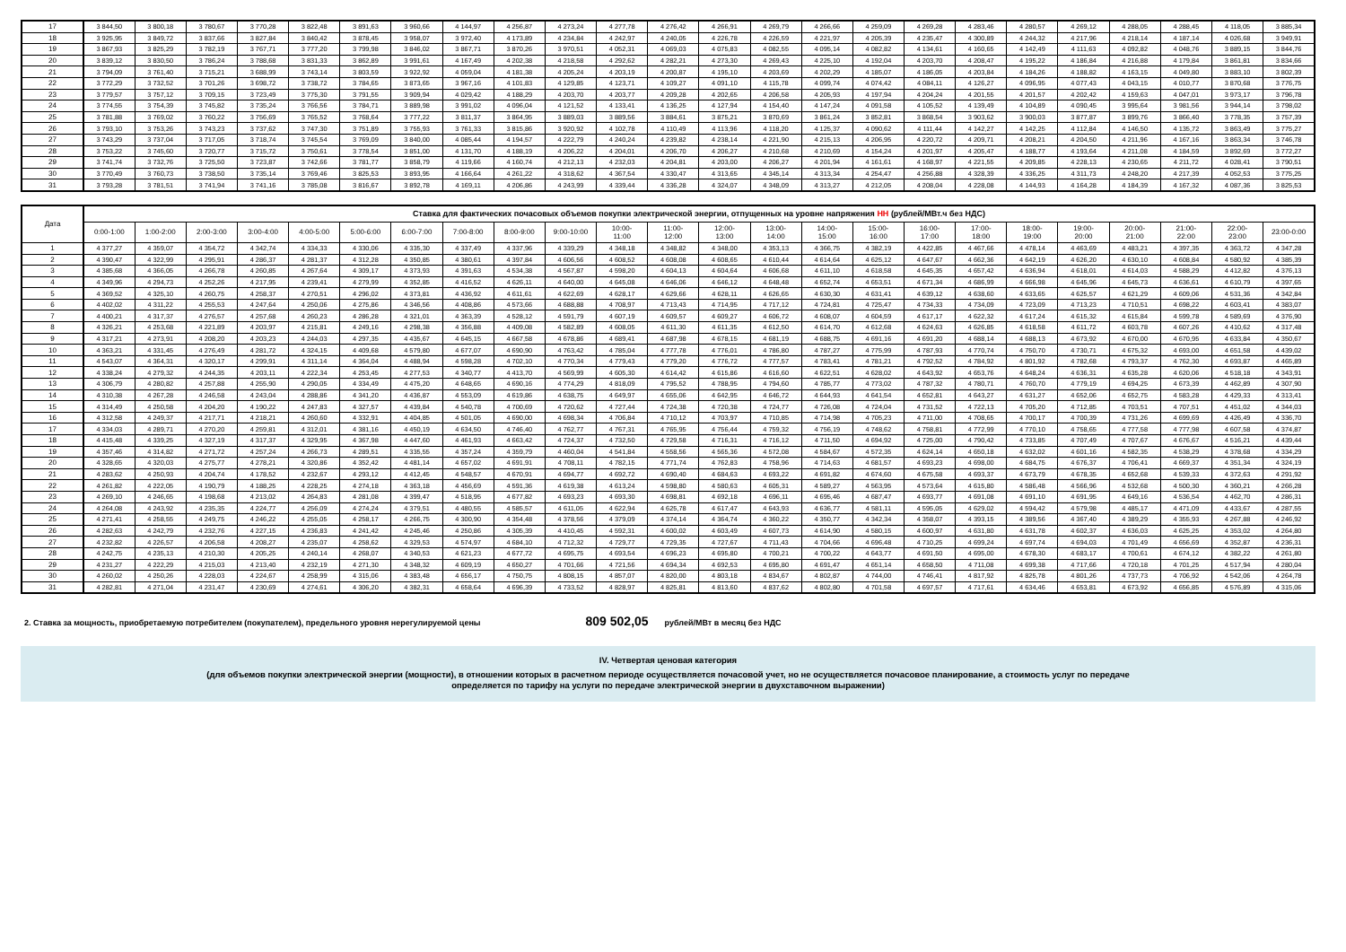| 17 | 3 844,50 | 3 800,18 | 3 780,67 | 3 770,28 | 3 822,48 | 3 891,63 | 3 960,66 | 4 144,97 | 4 256,87 | 4 273,24 | 4 277,78 | 4 276,42 | 4 266,91 | 4 269,79 | 4 266,66 | 4 259,09 | 4 269,28 | 4 283,46 | 4 280,57 | 4 269,12 | 4 288,05 | 4 288,45 | 4 118,05 | 3 885,34 |
| 18 | 3 925,95 | 3 849,72 | 3 837,66 | 3 827,84 | 3 840,42 | 3 878,45 | 3 958,07 | 3 972,40 | 4 173,89 | 4 234,84 | 4 242,97 | 4 240,05 | 4 226,78 | 4 226,59 | 4 221,97 | 4 205,39 | 4 235,47 | 4 300,89 | 4 244,32 | 4 217,96 | 4 218,14 | 4 187,14 | 4 026,68 | 3 949,91 |
| 19 | 3 867,93 | 3 825,29 | 3 782,19 | 3 767,71 | 3 777,20 | 3 799,98 | 3 846,02 | 3 867,71 | 3 870,26 | 3 970,51 | 4 052,31 | 4 069,03 | 4 075,83 | 4 082,55 | 4 095,14 | 4 082,82 | 4 134,61 | 4 160,65 | 4 142,49 | 4 111,63 | 4 092,82 | 4 048,76 | 3 889,15 | 3 844,76 |
| 20 | 3 839,12 | 3 830,50 | 3 786,24 | 3 788,68 | 3 831,33 | 3 862,89 | 3 991,61 | 4 167,49 | 4 202,38 | 4 218,58 | 4 292,62 | 4 282,21 | 4 273,30 | 4 269,43 | 4 225,10 | 4 192,04 | 4 203,70 | 4 208,47 | 4 195,22 | 4 186,84 | 4 216,88 | 4 179,84 | 3 861,81 | 3 834,66 |
| 21 | 3 794,09 | 3 761,40 | 3 715,21 | 3 688,99 | 3 743,14 | 3 803,59 | 3 922,92 | 4 059,04 | 4 181,38 | 4 205,24 | 4 203,19 | 4 200,87 | 4 195,10 | 4 203,69 | 4 202,29 | 4 185,07 | 4 186,05 | 4 203,84 | 4 184,26 | 4 188,82 | 4 163,15 | 4 049,80 | 3 883,10 | 3 802,39 |
| 22 | 3 772,29 | 3 732,52 | 3 701,26 | 3 698,72 | 3 738,72 | 3 784,65 | 3 873,65 | 3 967,16 | 4 101,83 | 4 129,85 | 4 123,71 | 4 109,27 | 4 091,10 | 4 115,78 | 4 099,74 | 4 074,42 | 4 084,11 | 4 126,27 | 4 096,95 | 4 077,43 | 4 043,15 | 4 010,77 | 3 870,68 | 3 776,75 |
| 23 | 3 779,57 | 3 757,12 | 3 709,15 | 3 723,49 | 3 775,30 | 3 791,55 | 3 909,94 | 4 029,42 | 4 188,29 | 4 203,70 | 4 203,77 | 4 209,28 | 4 202,65 | 4 206,58 | 4 205,93 | 4 197,94 | 4 204,24 | 4 201,55 | 4 201,57 | 4 202,42 | 4 159,63 | 4 047,01 | 3 973,17 | 3 796,78 |
| 24 | 3 774,55 | 3 754,39 | 3 745,82 | 3 735,24 | 3 766,56 | 3 784,71 | 3 889,98 | 3 991,02 | 4 096,04 | 4 121,52 | 4 133,41 | 4 136,25 | 4 127,94 | 4 154,40 | 4 147,24 | 4 091,58 | 4 105,52 | 4 139,49 | 4 104,89 | 4 090,45 | 3 995,64 | 3 981,56 | 3 944,14 | 3 798,02 |
| 25 | 3 781,88 | 3 769,02 | 3 760,22 | 3 756,69 | 3 765,52 | 3 768,64 | 3 777,22 | 3 811,37 | 3 864,95 | 3 889,03 | 3 889,56 | 3 884,61 | 3 875,21 | 3 870,69 | 3 861,24 | 3 852,81 | 3 868,54 | 3 903,62 | 3 900,03 | 3 877,87 | 3 899,76 | 3 866,40 | 3 778,35 | 3 757,39 |
| 26 | 3 793,10 | 3 753,26 | 3 743,23 | 3 737,62 | 3 747,30 | 3 751,89 | 3 755,93 | 3 761,33 | 3 815,86 | 3 920,92 | 4 102,78 | 4 110,49 | 4 113,96 | 4 118,20 | 4 125,37 | 4 090,62 | 4 111,44 | 4 142,27 | 4 142,25 | 4 112,84 | 4 146,50 | 4 135,72 | 3 863,49 | 3 775,27 |
| 27 | 3 743,29 | 3 737,04 | 3 717,05 | 3 718,74 | 3 745,54 | 3 769,09 | 3 840,00 | 4 085,44 | 4 194,57 | 4 222,79 | 4 240,24 | 4 239,82 | 4 238,14 | 4 221,90 | 4 215,13 | 4 206,95 | 4 220,72 | 4 209,71 | 4 208,21 | 4 204,50 | 4 211,96 | 4 167,16 | 3 863,34 | 3 746,78 |
| 28 | 3 753,22 | 3 745,60 | 3 720,77 | 3 715,72 | 3 750,61 | 3 778,54 | 3 851,00 | 4 131,70 | 4 188,19 | 4 206,22 | 4 204,01 | 4 206,70 | 4 206,27 | 4 210,68 | 4 210,69 | 4 154,24 | 4 201,97 | 4 205,47 | 4 188,77 | 4 193,64 | 4 211,08 | 4 184,59 | 3 892,69 | 3 772,27 |
| 29 | 3 741,74 | 3 732,76 | 3 725,50 | 3 723,87 | 3 742,66 | 3 781,77 | 3 858,79 | 4 119,66 | 4 160,74 | 4 212,13 | 4 232,03 | 4 204,81 | 4 203,00 | 4 206,27 | 4 201,94 | 4 161,61 | 4 168,97 | 4 221,55 | 4 209,85 | 4 228,13 | 4 230,65 | 4 211,72 | 4 028,41 | 3 790,51 |
| 30 | 3 770,49 | 3 760,73 | 3 738,50 | 3 735,14 | 3 769,46 | 3 825,53 | 3 893,95 | 4 166,64 | 4 261,22 | 4 318,62 | 4 367,54 | 4 330,47 | 4 313,65 | 4 345,14 | 4 313,34 | 4 254,47 | 4 256,88 | 4 328,39 | 4 336,25 | 4 311,73 | 4 248,20 | 4 217,39 | 4 052,53 | 3 775,25 |
| 31 | 3 793,28 | 3 781,51 | 3 741,94 | 3 741,16 | 3 785,08 | 3 816,67 | 3 892,78 | 4 169,11 | 4 206,86 | 4 243,99 | 4 339,44 | 4 336,28 | 4 324,07 | 4 348,09 | 4 313,27 | 4 212,05 | 4 208,04 | 4 228,08 | 4 144,93 | 4 164,28 | 4 184,39 | 4 167,32 | 4 087,36 | 3 825,53 |
| Дата | Ставка для фактических почасовых объемов покупки электрической энергии, отпущенных на уровне напряжения НН (рублей/МВт.ч без НДС) | | | | | | | | | | | | | | | | | | | | | | | |
| --- | --- | --- | --- | --- | --- | --- | --- | --- | --- | --- | --- | --- | --- | --- | --- | --- | --- | --- | --- | --- | --- | --- | --- | --- |
| | 0:00-1:00 | 1:00-2:00 | 2:00-3:00 | 3:00-4:00 | 4:00-5:00 | 5:00-6:00 | 6:00-7:00 | 7:00-8:00 | 8:00-9:00 | 9:00-10:00 | 10:00- 11:00 | 11:00- 12:00 | 12:00- 13:00 | 13:00- 14:00 | 14:00- 15:00 | 15:00- 16:00 | 16:00- 17:00 | 17:00- 18:00 | 18:00- 19:00 | 19:00- 20:00 | 20:00- 21:00 | 21:00- 22:00 | 22:00- 23:00 | 23:00-0:00 |
| 1 | 4 377,27 | 4 359,07 | 4 354,72 | 4 342,74 | 4 334,33 | 4 330,06 | 4 335,30 | 4 337,49 | 4 337,96 | 4 339,29 | 4 348,18 | 4 348,82 | 4 348,00 | 4 353,13 | 4 366,75 | 4 382,19 | 4 422,85 | 4 467,66 | 4 478,14 | 4 463,69 | 4 483,21 | 4 397,35 | 4 363,72 | 4 347,28 |
| 2 | 4 390,47 | 4 322,99 | 4 295,91 | 4 286,37 | 4 281,37 | 4 312,28 | 4 350,85 | 4 380,61 | 4 397,84 | 4 606,56 | 4 608,52 | 4 608,08 | 4 608,65 | 4 610,44 | 4 614,64 | 4 625,12 | 4 647,67 | 4 662,36 | 4 642,19 | 4 626,20 | 4 630,10 | 4 608,84 | 4 580,92 | 4 385,39 |
| 3 | 4 385,68 | 4 366,05 | 4 266,78 | 4 260,85 | 4 267,64 | 4 309,17 | 4 373,93 | 4 391,63 | 4 534,38 | 4 567,87 | 4 598,20 | 4 604,13 | 4 604,64 | 4 606,68 | 4 611,10 | 4 618,58 | 4 645,35 | 4 657,42 | 4 636,94 | 4 618,01 | 4 614,03 | 4 588,29 | 4 412,82 | 4 376,13 |
| 4 | 4 349,96 | 4 294,73 | 4 252,26 | 4 217,95 | 4 239,41 | 4 279,99 | 4 352,85 | 4 416,52 | 4 626,11 | 4 640,00 | 4 645,08 | 4 646,06 | 4 646,12 | 4 648,48 | 4 652,74 | 4 653,51 | 4 671,34 | 4 686,99 | 4 666,98 | 4 645,96 | 4 645,73 | 4 636,61 | 4 610,79 | 4 397,65 |
| 5 | 4 369,52 | 4 325,10 | 4 260,75 | 4 258,37 | 4 270,51 | 4 296,02 | 4 373,81 | 4 436,92 | 4 611,61 | 4 622,69 | 4 628,17 | 4 629,66 | 4 628,11 | 4 626,65 | 4 630,30 | 4 631,41 | 4 639,12 | 4 638,60 | 4 633,65 | 4 625,57 | 4 621,29 | 4 609,06 | 4 531,36 | 4 342,84 |
| 6 | 4 402,02 | 4 311,22 | 4 255,53 | 4 247,64 | 4 250,06 | 4 275,86 | 4 346,56 | 4 408,86 | 4 573,66 | 4 688,88 | 4 708,97 | 4 713,43 | 4 714,95 | 4 717,12 | 4 724,81 | 4 725,47 | 4 734,33 | 4 734,09 | 4 723,09 | 4 713,23 | 4 710,51 | 4 698,22 | 4 603,41 | 4 383,07 |
| 7 | 4 400,21 | 4 317,37 | 4 276,57 | 4 257,68 | 4 260,23 | 4 286,28 | 4 321,01 | 4 363,39 | 4 528,12 | 4 591,79 | 4 607,19 | 4 609,57 | 4 609,27 | 4 606,72 | 4 608,07 | 4 604,59 | 4 617,17 | 4 622,32 | 4 617,24 | 4 615,32 | 4 615,84 | 4 599,78 | 4 589,69 | 4 376,90 |
| 8 | 4 326,21 | 4 253,68 | 4 221,89 | 4 203,97 | 4 215,81 | 4 249,16 | 4 298,38 | 4 356,88 | 4 409,08 | 4 582,89 | 4 608,05 | 4 611,30 | 4 611,35 | 4 612,50 | 4 614,70 | 4 612,68 | 4 624,63 | 4 626,85 | 4 618,58 | 4 611,72 | 4 603,78 | 4 607,26 | 4 410,62 | 4 317,48 |
| 9 | 4 317,21 | 4 273,91 | 4 208,20 | 4 203,23 | 4 244,03 | 4 297,35 | 4 435,67 | 4 645,15 | 4 667,58 | 4 678,86 | 4 689,41 | 4 687,98 | 4 678,15 | 4 681,19 | 4 688,75 | 4 691,16 | 4 691,20 | 4 688,14 | 4 688,13 | 4 673,92 | 4 670,00 | 4 670,95 | 4 633,84 | 4 350,67 |
| 10 | 4 363,21 | 4 331,45 | 4 276,49 | 4 281,72 | 4 324,15 | 4 409,68 | 4 579,80 | 4 677,07 | 4 690,90 | 4 763,42 | 4 785,04 | 4 777,78 | 4 776,01 | 4 786,80 | 4 787,27 | 4 775,99 | 4 787,93 | 4 770,74 | 4 750,70 | 4 730,71 | 4 675,32 | 4 693,00 | 4 651,58 | 4 439,02 |
| 11 | 4 543,07 | 4 364,31 | 4 320,17 | 4 299,91 | 4 311,14 | 4 364,04 | 4 488,94 | 4 598,28 | 4 702,10 | 4 770,34 | 4 779,43 | 4 779,20 | 4 776,72 | 4 777,57 | 4 783,41 | 4 781,21 | 4 792,52 | 4 784,92 | 4 801,92 | 4 782,68 | 4 793,37 | 4 762,30 | 4 693,87 | 4 465,89 |
| 12 | 4 338,24 | 4 279,32 | 4 244,35 | 4 203,11 | 4 222,34 | 4 253,45 | 4 277,53 | 4 340,77 | 4 413,70 | 4 569,99 | 4 605,30 | 4 614,42 | 4 615,86 | 4 616,60 | 4 622,51 | 4 628,02 | 4 643,92 | 4 653,76 | 4 648,24 | 4 636,31 | 4 635,28 | 4 620,06 | 4 518,18 | 4 343,91 |
| 13 | 4 306,79 | 4 280,82 | 4 257,88 | 4 255,90 | 4 290,05 | 4 334,49 | 4 475,20 | 4 648,65 | 4 690,16 | 4 774,29 | 4 818,09 | 4 795,52 | 4 788,95 | 4 794,60 | 4 785,77 | 4 773,02 | 4 787,32 | 4 780,71 | 4 760,70 | 4 779,19 | 4 694,25 | 4 673,39 | 4 462,89 | 4 307,90 |
| 14 | 4 310,38 | 4 267,28 | 4 246,58 | 4 243,04 | 4 288,86 | 4 341,20 | 4 436,87 | 4 553,09 | 4 619,86 | 4 638,75 | 4 649,97 | 4 655,06 | 4 642,95 | 4 646,72 | 4 644,93 | 4 641,54 | 4 652,81 | 4 643,27 | 4 631,27 | 4 652,06 | 4 652,75 | 4 583,28 | 4 429,33 | 4 313,41 |
| 15 | 4 314,49 | 4 250,58 | 4 204,20 | 4 190,22 | 4 247,83 | 4 327,57 | 4 439,84 | 4 540,78 | 4 700,69 | 4 720,62 | 4 727,44 | 4 724,38 | 4 720,38 | 4 724,77 | 4 726,08 | 4 724,04 | 4 731,52 | 4 722,13 | 4 705,20 | 4 712,85 | 4 703,51 | 4 707,51 | 4 451,02 | 4 344,03 |
| 16 | 4 312,58 | 4 249,37 | 4 217,71 | 4 218,21 | 4 260,60 | 4 332,91 | 4 404,85 | 4 501,05 | 4 690,00 | 4 698,34 | 4 706,84 | 4 710,12 | 4 703,97 | 4 710,85 | 4 714,98 | 4 705,23 | 4 711,00 | 4 708,65 | 4 700,17 | 4 700,39 | 4 731,26 | 4 699,69 | 4 426,49 | 4 336,70 |
| 17 | 4 334,03 | 4 289,71 | 4 270,20 | 4 259,81 | 4 312,01 | 4 381,16 | 4 450,19 | 4 634,50 | 4 746,40 | 4 762,77 | 4 767,31 | 4 765,95 | 4 756,44 | 4 759,32 | 4 756,19 | 4 748,62 | 4 758,81 | 4 772,99 | 4 770,10 | 4 758,65 | 4 777,58 | 4 777,98 | 4 607,58 | 4 374,87 |
| 18 | 4 415,48 | 4 339,25 | 4 327,19 | 4 317,37 | 4 329,95 | 4 367,98 | 4 447,60 | 4 461,93 | 4 663,42 | 4 724,37 | 4 732,50 | 4 729,58 | 4 716,31 | 4 716,12 | 4 711,50 | 4 694,92 | 4 725,00 | 4 790,42 | 4 733,85 | 4 707,49 | 4 707,67 | 4 676,67 | 4 516,21 | 4 439,44 |
| 19 | 4 357,46 | 4 314,82 | 4 271,72 | 4 257,24 | 4 266,73 | 4 289,51 | 4 335,55 | 4 357,24 | 4 359,79 | 4 460,04 | 4 541,84 | 4 558,56 | 4 565,36 | 4 572,08 | 4 584,67 | 4 572,35 | 4 624,14 | 4 650,18 | 4 632,02 | 4 601,16 | 4 582,35 | 4 538,29 | 4 378,68 | 4 334,29 |
| 20 | 4 328,65 | 4 320,03 | 4 275,77 | 4 278,21 | 4 320,86 | 4 352,42 | 4 481,14 | 4 657,02 | 4 691,91 | 4 708,11 | 4 782,15 | 4 771,74 | 4 762,83 | 4 758,96 | 4 714,63 | 4 681,57 | 4 693,23 | 4 698,00 | 4 684,75 | 4 676,37 | 4 706,41 | 4 669,37 | 4 351,34 | 4 324,19 |
| 21 | 4 283,62 | 4 250,93 | 4 204,74 | 4 178,52 | 4 232,67 | 4 293,12 | 4 412,45 | 4 548,57 | 4 670,91 | 4 694,77 | 4 692,72 | 4 690,40 | 4 684,63 | 4 693,22 | 4 691,82 | 4 674,60 | 4 675,58 | 4 693,37 | 4 673,79 | 4 678,35 | 4 652,68 | 4 539,33 | 4 372,63 | 4 291,92 |
| 22 | 4 261,82 | 4 222,05 | 4 190,79 | 4 188,25 | 4 228,25 | 4 274,18 | 4 363,18 | 4 456,69 | 4 591,36 | 4 619,38 | 4 613,24 | 4 598,80 | 4 580,63 | 4 605,31 | 4 589,27 | 4 563,95 | 4 573,64 | 4 615,80 | 4 586,48 | 4 566,96 | 4 532,68 | 4 500,30 | 4 360,21 | 4 266,28 |
| 23 | 4 269,10 | 4 246,65 | 4 198,68 | 4 213,02 | 4 264,83 | 4 281,08 | 4 399,47 | 4 518,95 | 4 677,82 | 4 693,23 | 4 693,30 | 4 698,81 | 4 692,18 | 4 696,11 | 4 695,46 | 4 687,47 | 4 693,77 | 4 691,08 | 4 691,10 | 4 691,95 | 4 649,16 | 4 536,54 | 4 462,70 | 4 286,31 |
| 24 | 4 264,08 | 4 243,92 | 4 235,35 | 4 224,77 | 4 256,09 | 4 274,24 | 4 379,51 | 4 480,55 | 4 585,57 | 4 611,05 | 4 622,94 | 4 625,78 | 4 617,47 | 4 643,93 | 4 636,77 | 4 581,11 | 4 595,05 | 4 629,02 | 4 594,42 | 4 579,98 | 4 485,17 | 4 471,09 | 4 433,67 | 4 287,55 |
| 25 | 4 271,41 | 4 258,55 | 4 249,75 | 4 246,22 | 4 255,05 | 4 258,17 | 4 266,75 | 4 300,90 | 4 354,48 | 4 378,56 | 4 379,09 | 4 374,14 | 4 364,74 | 4 360,22 | 4 350,77 | 4 342,34 | 4 358,07 | 4 393,15 | 4 389,56 | 4 367,40 | 4 389,29 | 4 355,93 | 4 267,88 | 4 246,92 |
| 26 | 4 282,63 | 4 242,79 | 4 232,76 | 4 227,15 | 4 236,83 | 4 241,42 | 4 245,46 | 4 250,86 | 4 305,39 | 4 410,45 | 4 592,31 | 4 600,02 | 4 603,49 | 4 607,73 | 4 614,90 | 4 580,15 | 4 600,97 | 4 631,80 | 4 631,78 | 4 602,37 | 4 636,03 | 4 625,25 | 4 353,02 | 4 264,80 |
| 27 | 4 232,82 | 4 226,57 | 4 206,58 | 4 208,27 | 4 235,07 | 4 258,62 | 4 329,53 | 4 574,97 | 4 684,10 | 4 712,32 | 4 729,77 | 4 729,35 | 4 727,67 | 4 711,43 | 4 704,66 | 4 696,48 | 4 710,25 | 4 699,24 | 4 697,74 | 4 694,03 | 4 701,49 | 4 656,69 | 4 352,87 | 4 236,31 |
| 28 | 4 242,75 | 4 235,13 | 4 210,30 | 4 205,25 | 4 240,14 | 4 268,07 | 4 340,53 | 4 621,23 | 4 677,72 | 4 695,75 | 4 693,54 | 4 696,23 | 4 695,80 | 4 700,21 | 4 700,22 | 4 643,77 | 4 691,50 | 4 695,00 | 4 678,30 | 4 683,17 | 4 700,61 | 4 674,12 | 4 382,22 | 4 261,80 |
| 29 | 4 231,27 | 4 222,29 | 4 215,03 | 4 213,40 | 4 232,19 | 4 271,30 | 4 348,32 | 4 609,19 | 4 650,27 | 4 701,66 | 4 721,56 | 4 694,34 | 4 692,53 | 4 695,80 | 4 691,47 | 4 651,14 | 4 658,50 | 4 711,08 | 4 699,38 | 4 717,66 | 4 720,18 | 4 701,25 | 4 517,94 | 4 280,04 |
| 30 | 4 260,02 | 4 250,26 | 4 228,03 | 4 224,67 | 4 258,99 | 4 315,06 | 4 383,48 | 4 656,17 | 4 750,75 | 4 808,15 | 4 857,07 | 4 820,00 | 4 803,18 | 4 834,67 | 4 802,87 | 4 744,00 | 4 746,41 | 4 817,92 | 4 825,78 | 4 801,26 | 4 737,73 | 4 706,92 | 4 542,06 | 4 264,78 |
| 31 | 4 282,81 | 4 271,04 | 4 231,47 | 4 230,69 | 4 274,61 | 4 306,20 | 4 382,31 | 4 658,64 | 4 696,39 | 4 733,52 | 4 828,97 | 4 825,81 | 4 813,60 | 4 837,62 | 4 802,80 | 4 701,58 | 4 697,57 | 4 717,61 | 4 634,46 | 4 653,81 | 4 673,92 | 4 656,85 | 4 576,89 | 4 315,06 |
2. Ставка за мощность, приобретаемую потребителем (покупателем), предельного уровня нерегулируемой цены 809 502,05 рублей/МВт в месяц без НДС
IV. Четвертая ценовая категория
(для объемов покупки электрической энергии (мощности), в отношении которых в расчетном периоде осуществляется почасовой учет, но не осуществляется почасовое планирование, а стоимость услуг по передаче
определяется по тарифу на услуги по передаче электрической энергии в двухставочном выражении)